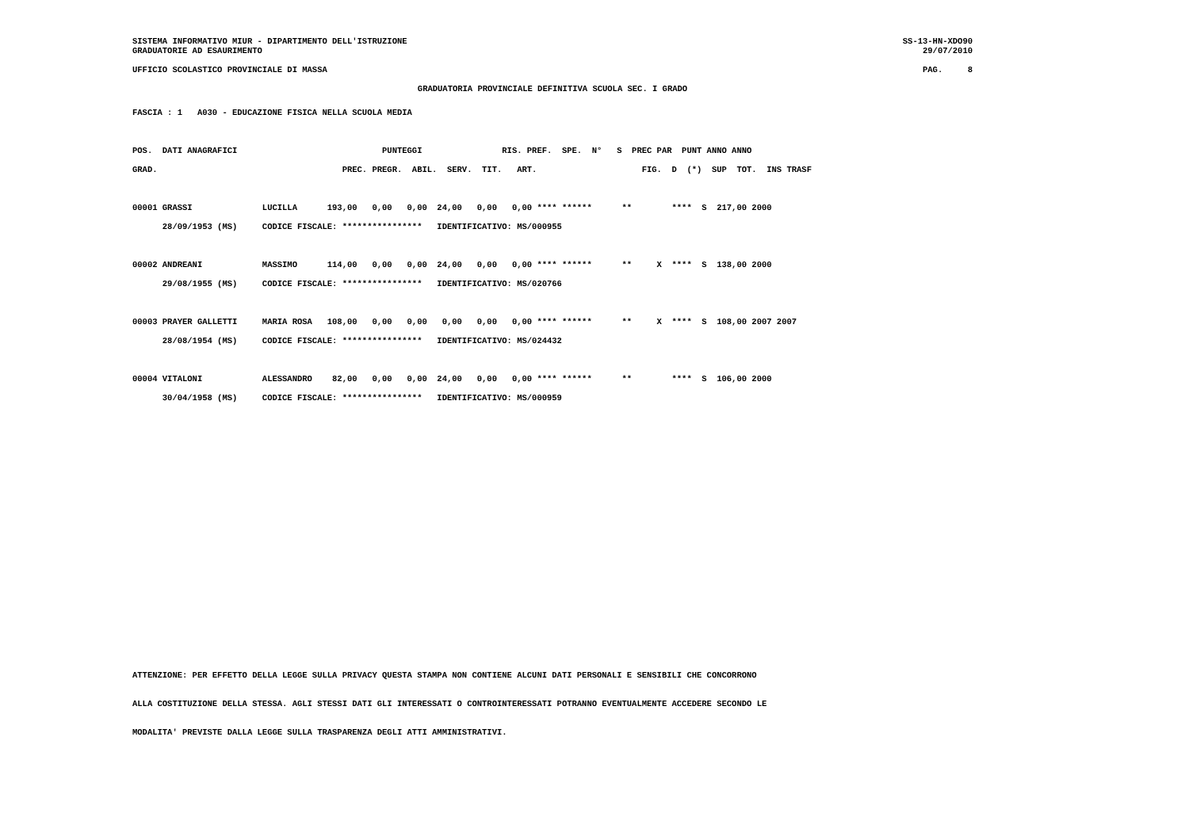SISTEMA INFORMATIVO MIUR - DIPARTIMENTO DELL'ISTRUZIONE SS-13-HN-XDO90
GRADUATORIE AD ESAURIMENTO 29/07/2010
UFFICIO SCOLASTICO PROVINCIALE DI MASSA PAG. 8
GRADUATORIA PROVINCIALE DEFINITIVA SCUOLA SEC. I GRADO
FASCIA : 1   A030 - EDUCAZIONE FISICA NELLA SCUOLA MEDIA

POS.  DATI ANAGRAFICI                             PUNTEGGI                RIS. PREF.  SPE.  N°   S  PREC PAR  PUNT ANNO ANNO
GRAD.                                     PREC. PREGR.  ABIL.  SERV.  TIT.   ART.                     FIG.  D  (*)  SUP  TOT.  INS TRASF

00001 GRASSI              LUCILLA      193,00   0,00   0,00  24,00   0,00   0,00 **** ******      **        ****  S  217,00 2000
      28/09/1953 (MS)     CODICE FISCALE: ****************   IDENTIFICATIVO: MS/000955

00002 ANDREANI            MASSIMO      114,00   0,00   0,00  24,00   0,00   0,00 **** ******      **     X  ****  S  138,00 2000
      29/08/1955 (MS)     CODICE FISCALE: ****************   IDENTIFICATIVO: MS/020766

00003 PRAYER GALLETTI     MARIA ROSA   108,00   0,00   0,00   0,00   0,00   0,00 **** ******      **     X  ****  S  108,00 2007 2007
      28/08/1954 (MS)     CODICE FISCALE: ****************   IDENTIFICATIVO: MS/024432

00004 VITALONI            ALESSANDRO    82,00   0,00   0,00  24,00   0,00   0,00 **** ******      **        ****  S  106,00 2000
      30/04/1958 (MS)     CODICE FISCALE: ****************   IDENTIFICATIVO: MS/000959
ATTENZIONE: PER EFFETTO DELLA LEGGE SULLA PRIVACY QUESTA STAMPA NON CONTIENE ALCUNI DATI PERSONALI E SENSIBILI CHE CONCORRONO
ALLA COSTITUZIONE DELLA STESSA. AGLI STESSI DATI GLI INTERESSATI O CONTROINTERESSATI POTRANNO EVENTUALMENTE ACCEDERE SECONDO LE
MODALITA' PREVISTE DALLA LEGGE SULLA TRASPARENZA DEGLI ATTI AMMINISTRATIVI.